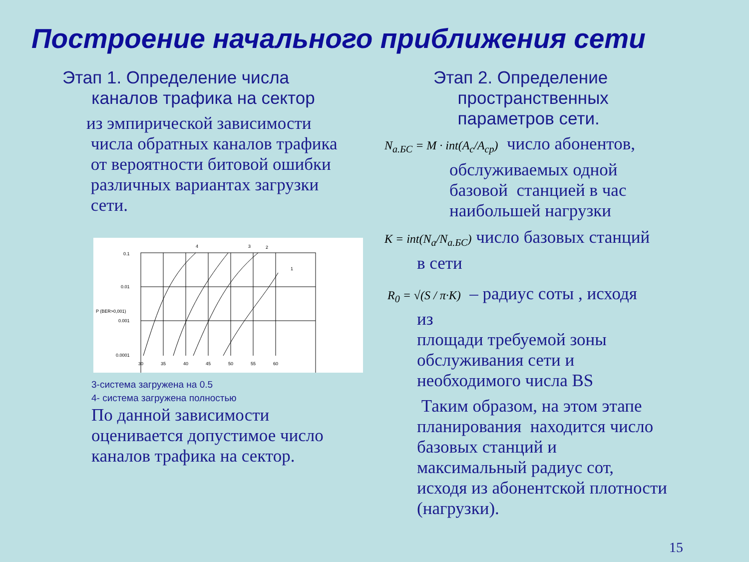Построение начального приближения сети
Этап 1. Определение числа
каналов трафика на сектор
из эмпирической зависимости
числа обратных каналов трафика
от вероятности битовой ошибки
различных вариантах загрузки
сети.
0.1
0.01
0.001
0.0001
P (BER>0,001)
30
35
40
45
50
55
60
4
3
2
1
3-система загружена на 0.5
4- система загружена полностью
По данной зависимости
оценивается допустимое число
каналов трафика на сектор.
Этап 2. Определение
пространственных
параметров сети.
N<sub>а.БС</sub> = M · int(A<sub>c</sub>/A<sub>ср</sub>) число абонентов,
обслуживаемых одной
базовой станцией в час
наибольшей нагрузки
K = int(N<sub>a</sub>/N<sub>а.БС</sub>) число базовых станций
в сети
R<sub>0</sub> = √(S / π·K) – радиус соты , исходя
из
площади требуемой зоны
обслуживания сети и
необходимого числа BS
Таким образом, на этом этапе
планирования находится число
базовых станций и
максимальный радиус сот,
исходя из абонентской плотности
(нагрузки).
15